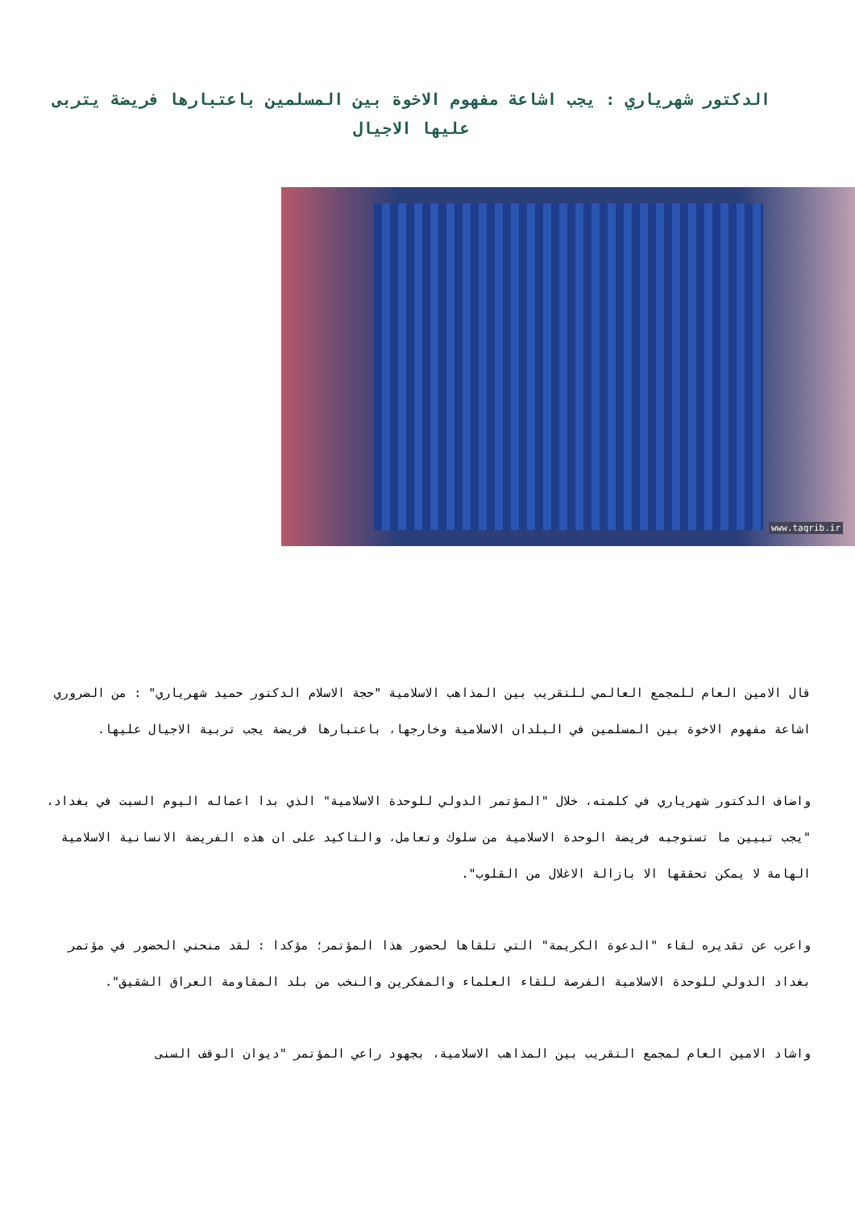الدكتور شهرياري : يجب اشاعة مفهوم الاخوة بين المسلمين باعتبارها فريضة يتربى عليها الاجيال
www.taqrib.ir
قال الامين العام للمجمع العالمي للتقريب بين المذاهب الاسلامية "حجة الاسلام الدكتور حميد شهرياري" : من الضروري اشاعة مفهوم الاخوة بين المسلمين في البلدان الاسلامية وخارجها، باعتبارها فريضة يجب تربية الاجيال عليها.
واضاف الدكتور شهرياري في كلمته، خلال "المؤتمر الدولي للوحدة الاسلامية" الذي بدا اعماله اليوم السبت في بغداد، "يجب تبيين ما تستوجبه فريضة الوحدة الاسلامية من سلوك وتعامل، والتاكيد على ان هذه الفريضة الانسانية الاسلامية الهامة لا يمكن تحققها الا بازالة الاغلال من القلوب".
واعرب عن تقديره لقاء "الدعوة الكريمة" التي تلقاها لحضور هذا المؤتمر؛ مؤكدا : لقد منحني الحضور في مؤتمر بغداد الدولي للوحدة الاسلامية الفرصة للقاء العلماء والمفكرين والنخب من بلد المقاومة العراق الشقيق".
واشاد الامين العام لمجمع التقريب بين المذاهب الاسلامية، بجهود راعي المؤتمر "ديوان الوقف السنى